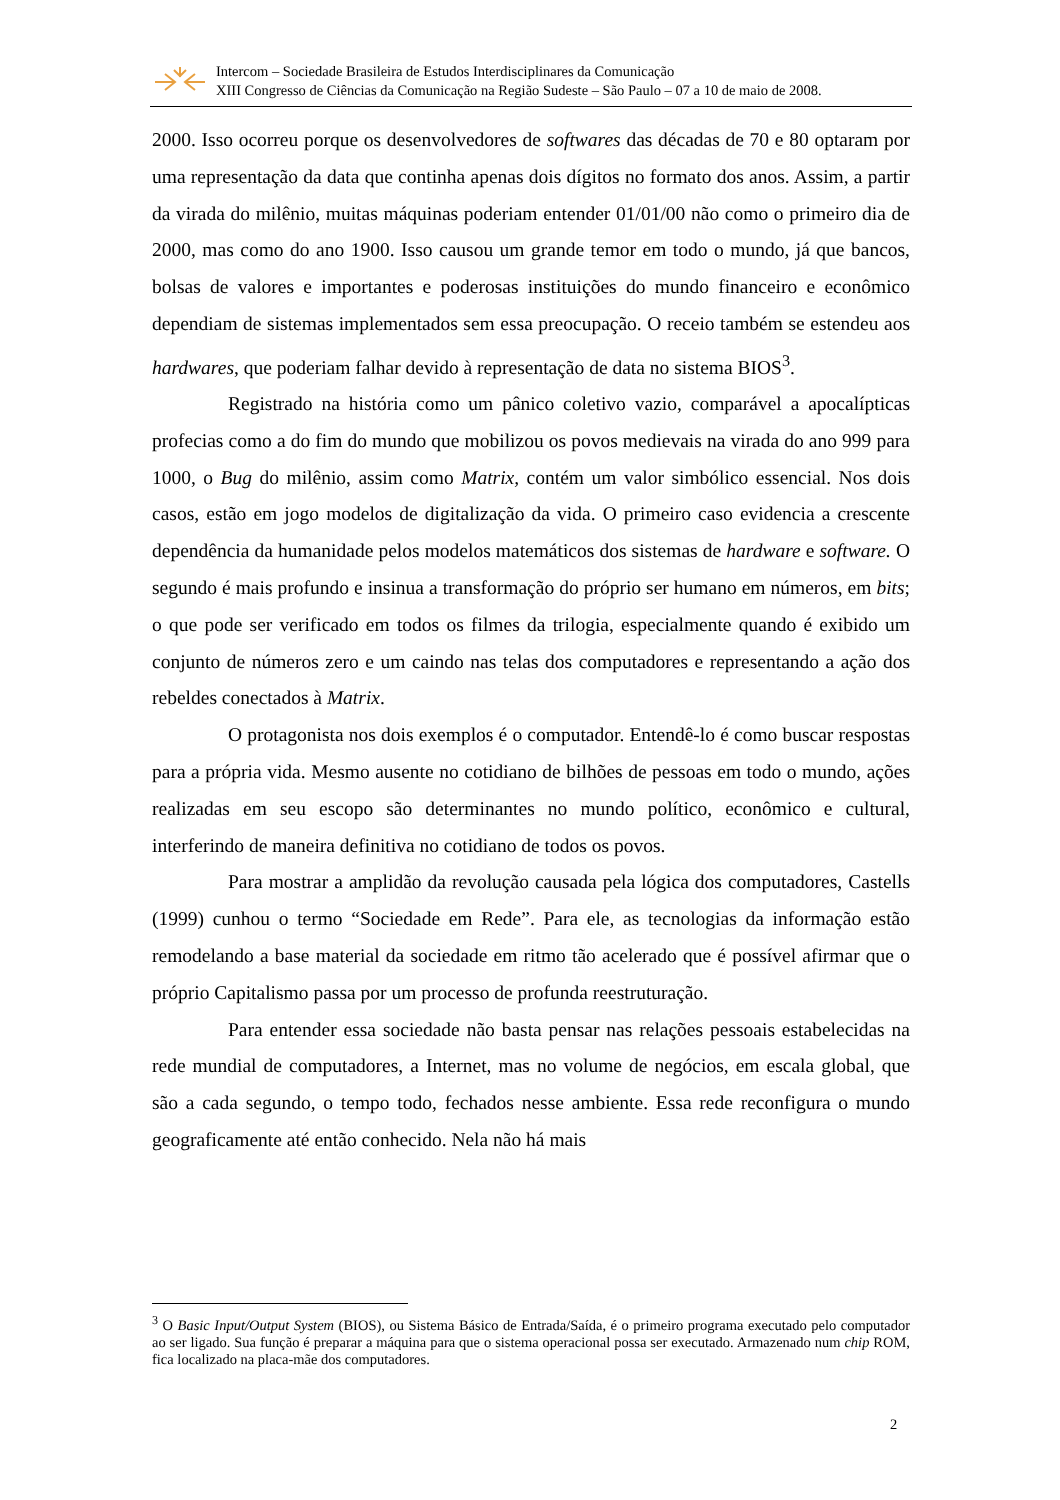Intercom – Sociedade Brasileira de Estudos Interdisciplinares da Comunicação
XIII Congresso de Ciências da Comunicação na Região Sudeste – São Paulo – 07 a 10 de maio de 2008.
2000. Isso ocorreu porque os desenvolvedores de softwares das décadas de 70 e 80 optaram por uma representação da data que continha apenas dois dígitos no formato dos anos. Assim, a partir da virada do milênio, muitas máquinas poderiam entender 01/01/00 não como o primeiro dia de 2000, mas como do ano 1900. Isso causou um grande temor em todo o mundo, já que bancos, bolsas de valores e importantes e poderosas instituições do mundo financeiro e econômico dependiam de sistemas implementados sem essa preocupação. O receio também se estendeu aos hardwares, que poderiam falhar devido à representação de data no sistema BIOS<sup>3</sup>.
Registrado na história como um pânico coletivo vazio, comparável a apocalípticas profecias como a do fim do mundo que mobilizou os povos medievais na virada do ano 999 para 1000, o Bug do milênio, assim como Matrix, contém um valor simbólico essencial. Nos dois casos, estão em jogo modelos de digitalização da vida. O primeiro caso evidencia a crescente dependência da humanidade pelos modelos matemáticos dos sistemas de hardware e software. O segundo é mais profundo e insinua a transformação do próprio ser humano em números, em bits; o que pode ser verificado em todos os filmes da trilogia, especialmente quando é exibido um conjunto de números zero e um caindo nas telas dos computadores e representando a ação dos rebeldes conectados à Matrix.
O protagonista nos dois exemplos é o computador. Entendê-lo é como buscar respostas para a própria vida. Mesmo ausente no cotidiano de bilhões de pessoas em todo o mundo, ações realizadas em seu escopo são determinantes no mundo político, econômico e cultural, interferindo de maneira definitiva no cotidiano de todos os povos.
Para mostrar a amplidão da revolução causada pela lógica dos computadores, Castells (1999) cunhou o termo “Sociedade em Rede”. Para ele, as tecnologias da informação estão remodelando a base material da sociedade em ritmo tão acelerado que é possível afirmar que o próprio Capitalismo passa por um processo de profunda reestruturação.
Para entender essa sociedade não basta pensar nas relações pessoais estabelecidas na rede mundial de computadores, a Internet, mas no volume de negócios, em escala global, que são a cada segundo, o tempo todo, fechados nesse ambiente. Essa rede reconfigura o mundo geograficamente até então conhecido. Nela não há mais
<sup>3</sup> O Basic Input/Output System (BIOS), ou Sistema Básico de Entrada/Saída, é o primeiro programa executado pelo computador ao ser ligado. Sua função é preparar a máquina para que o sistema operacional possa ser executado. Armazenado num chip ROM, fica localizado na placa-mãe dos computadores.
2